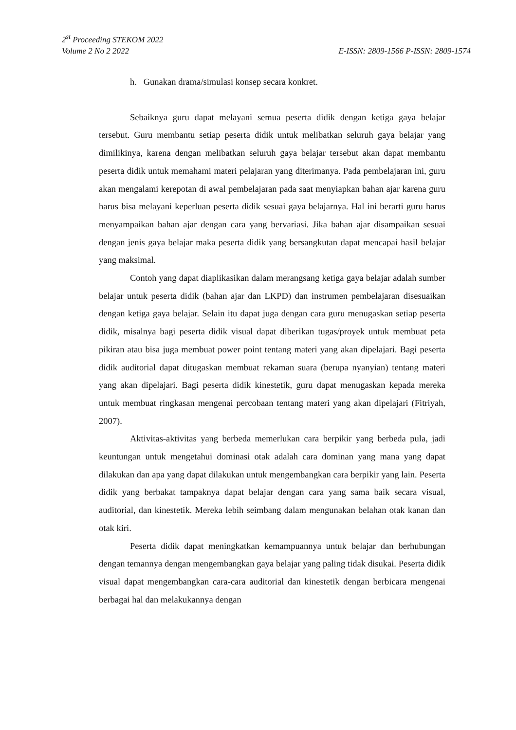2<sup>st</sup> Proceeding STEKOM 2022
Volume 2 No 2 2022 E-ISSN: 2809-1566 P-ISSN: 2809-1574
h. Gunakan drama/simulasi konsep secara konkret.
Sebaiknya guru dapat melayani semua peserta didik dengan ketiga gaya belajar tersebut. Guru membantu setiap peserta didik untuk melibatkan seluruh gaya belajar yang dimilikinya, karena dengan melibatkan seluruh gaya belajar tersebut akan dapat membantu peserta didik untuk memahami materi pelajaran yang diterimanya. Pada pembelajaran ini, guru akan mengalami kerepotan di awal pembelajaran pada saat menyiapkan bahan ajar karena guru harus bisa melayani keperluan peserta didik sesuai gaya belajarnya. Hal ini berarti guru harus menyampaikan bahan ajar dengan cara yang bervariasi. Jika bahan ajar disampaikan sesuai dengan jenis gaya belajar maka peserta didik yang bersangkutan dapat mencapai hasil belajar yang maksimal.
Contoh yang dapat diaplikasikan dalam merangsang ketiga gaya belajar adalah sumber belajar untuk peserta didik (bahan ajar dan LKPD) dan instrumen pembelajaran disesuaikan dengan ketiga gaya belajar. Selain itu dapat juga dengan cara guru menugaskan setiap peserta didik, misalnya bagi peserta didik visual dapat diberikan tugas/proyek untuk membuat peta pikiran atau bisa juga membuat power point tentang materi yang akan dipelajari. Bagi peserta didik auditorial dapat ditugaskan membuat rekaman suara (berupa nyanyian) tentang materi yang akan dipelajari. Bagi peserta didik kinestetik, guru dapat menugaskan kepada mereka untuk membuat ringkasan mengenai percobaan tentang materi yang akan dipelajari (Fitriyah, 2007).
Aktivitas-aktivitas yang berbeda memerlukan cara berpikir yang berbeda pula, jadi keuntungan untuk mengetahui dominasi otak adalah cara dominan yang mana yang dapat dilakukan dan apa yang dapat dilakukan untuk mengembangkan cara berpikir yang lain. Peserta didik yang berbakat tampaknya dapat belajar dengan cara yang sama baik secara visual, auditorial, dan kinestetik. Mereka lebih seimbang dalam mengunakan belahan otak kanan dan otak kiri.
Peserta didik dapat meningkatkan kemampuannya untuk belajar dan berhubungan dengan temannya dengan mengembangkan gaya belajar yang paling tidak disukai. Peserta didik visual dapat mengembangkan cara-cara auditorial dan kinestetik dengan berbicara mengenai berbagai hal dan melakukannya dengan